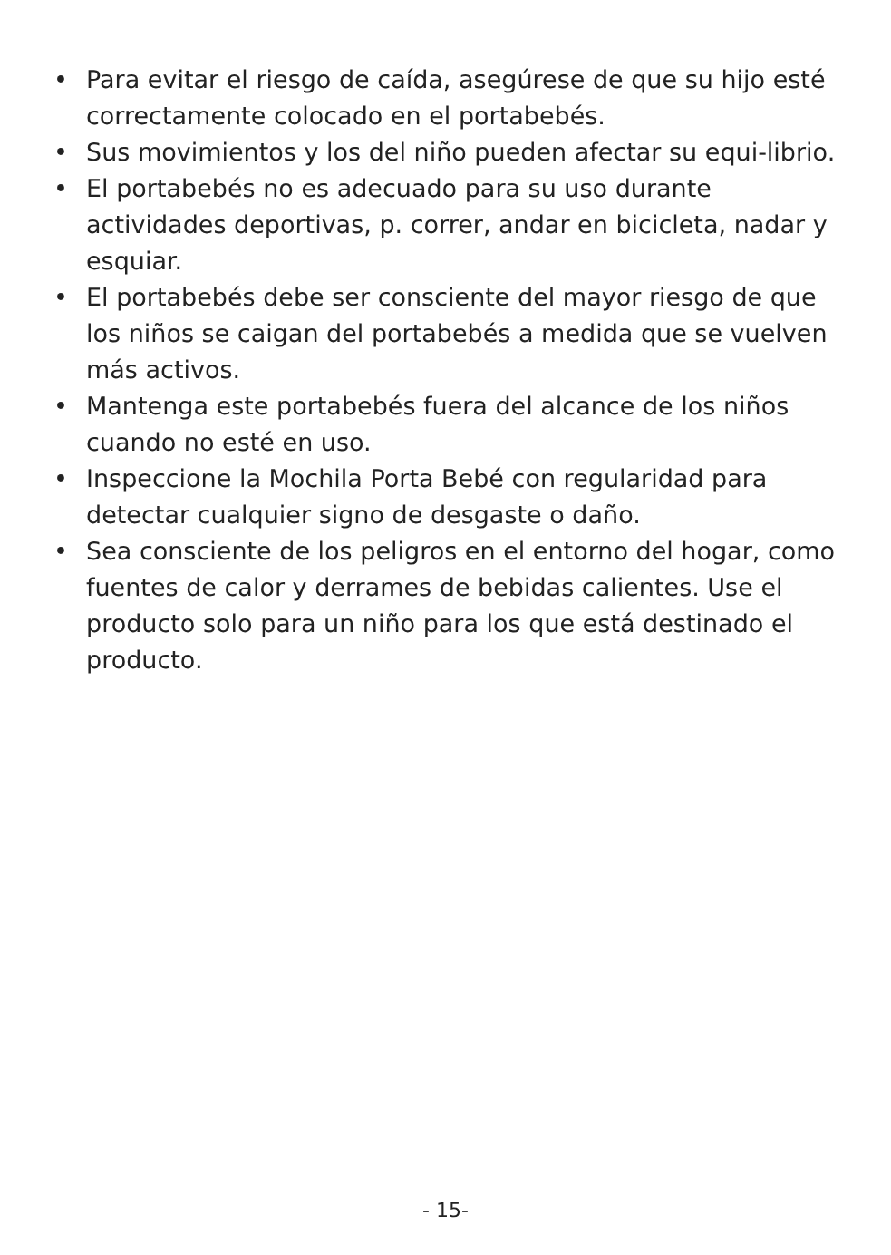• Para evitar el riesgo de caída, asegúrese de que su hijo esté correctamente colocado en el portabebés.
• Sus movimientos y los del niño pueden afectar su equi-librio.
• El portabebés no es adecuado para su uso durante actividades deportivas, p. correr, andar en bicicleta, nadar y esquiar.
• El portabebés debe ser consciente del mayor riesgo de que los niños se caigan del portabebés a medida que se vuelven más activos.
• Mantenga este portabebés fuera del alcance de los niños cuando no esté en uso.
• Inspeccione la Mochila Porta Bebé con regularidad para detectar cualquier signo de desgaste o daño.
• Sea consciente de los peligros en el entorno del hogar, como fuentes de calor y derrames de bebidas calientes. Use el producto solo para un niño para los que está destinado el producto.
- 15-